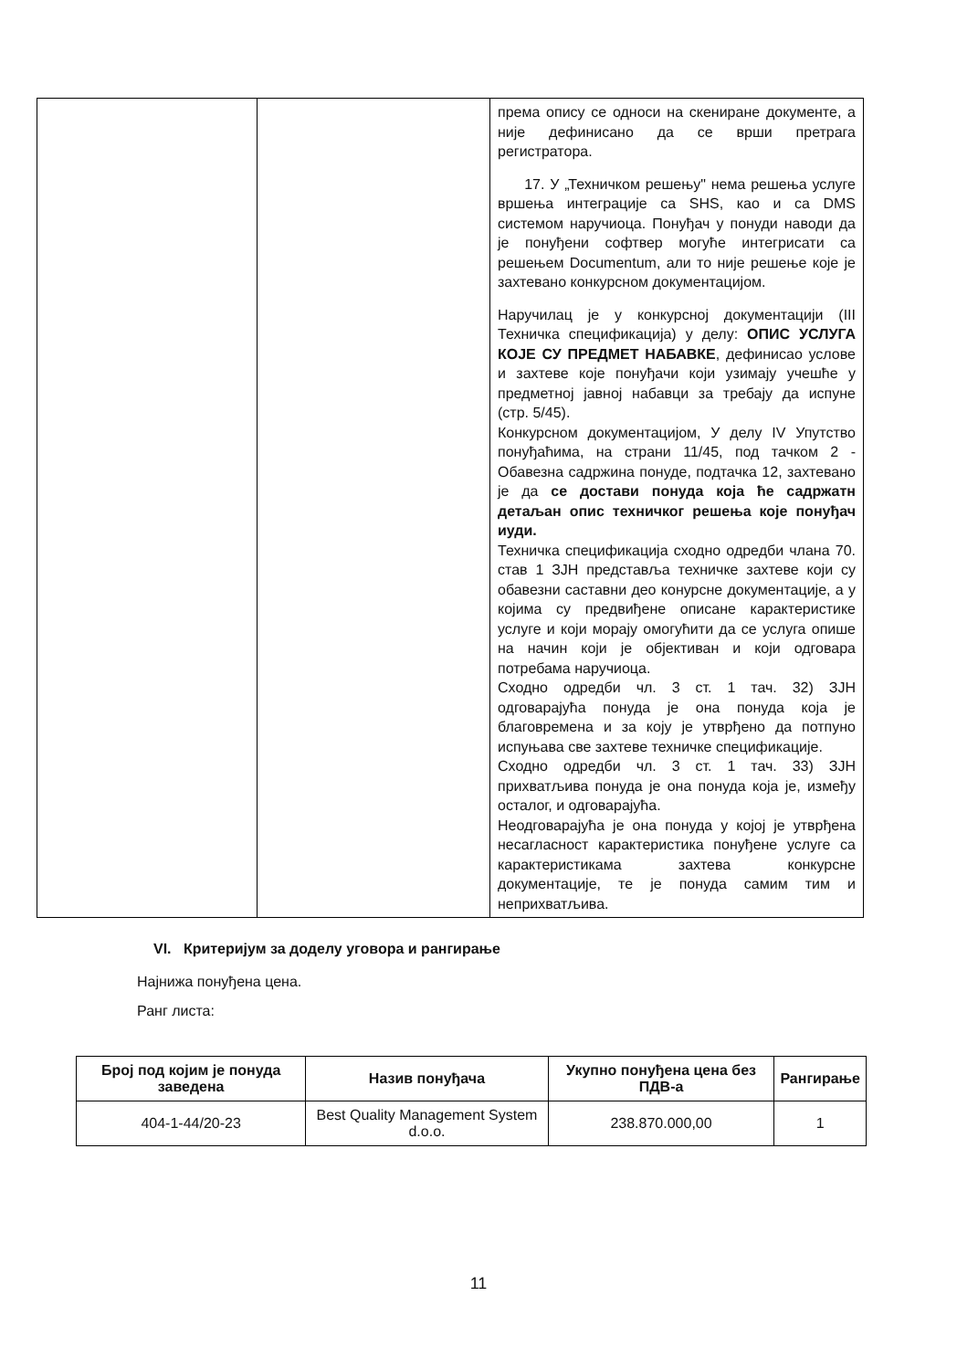| | | према опису се односи на скениране документе, а није дефинисано да се врши претрага регистратора. 17. У „Техничком решењу" нема решења услуге вршења интеграције са SHS, као и са DMS системом наручиоца. Понуђач у понуди наводи да је понуђени софтвер могуће интегрисати са решењем Documentum, али то није решење које је захтевано конкурсном документацијом. Наручилац је у конкурсној документацији (III Техничка спецификација) у делу: ОПИС УСЛУГА КОЈЕ СУ ПРЕДМЕТ НАБАВКЕ , дефинисао услове и захтеве које понуђачи који узимају учешће у предметној јавној набавци за требају да испуне (стр. 5/45). Конкурсном документацијом, У делу IV Упутство понуђаћима, на страни 11/45, под тачком 2 - Обавезна садржина понуде, подтачка 12, захтевано је да се достави понуда која ће садржатн детаљан опис техничког решења које понуђач иуди. Техничка спецификација сходно одредби члана 70. став 1 ЗЈН представља техничке захтеве који су обавезни саставни део конурсне документације, а у којима су предвиђене описане карактеристике услуге и који морају омогућити да се услуга опише на начин који је објективан и који одговара потребама наручиоца. Сходно одредби чл. 3 ст. 1 тач. 32) ЗЈН одговарајућа понуда је она понуда која је благовремена и за коју је утврђено да потпуно испуњава све захтеве техничке спецификације. Сходно одредби чл. 3 ст. 1 тач. 33) ЗЈН прихватљива понуда је она понуда која је, између осталог, и одговарајућа. Неодговарајућа је она понуда у којој је утврђена несагласност карактеристика понуђене услуге са карактеристикама захтева конкурсне документације, те је понуда самим тим и неприхватљива. |
VI. Критеријум за доделу уговора и рангирање
Најнижа понуђена цена.
Ранг листа:
| Број под којим је понуда заведена | Назив понуђача | Укупно понуђена цена без ПДВ-а | Рангирање |
| --- | --- | --- | --- |
| 404-1-44/20-23 | Best Quality Management System d.o.o. | 238.870.000,00 | 1 |
11